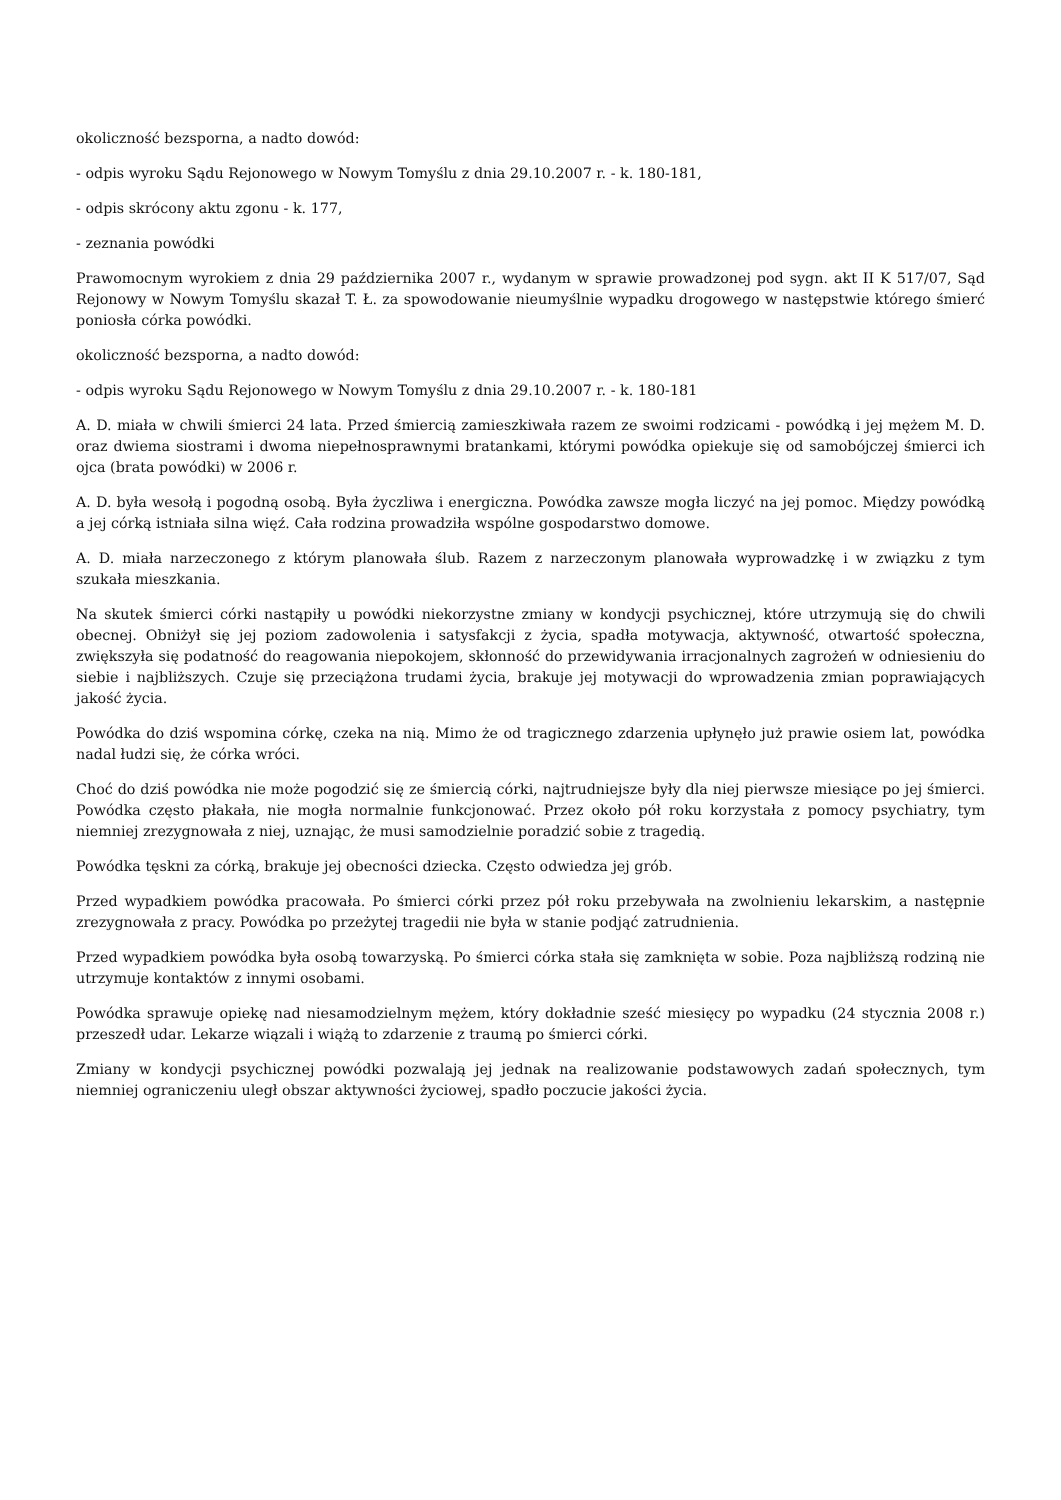okoliczność bezsporna, a nadto dowód:
- odpis wyroku Sądu Rejonowego w Nowym Tomyślu z dnia 29.10.2007 r. - k. 180-181,
- odpis skrócony aktu zgonu - k. 177,
- zeznania powódki
Prawomocnym wyrokiem z dnia 29 października 2007 r., wydanym w sprawie prowadzonej pod sygn. akt II K 517/07, Sąd Rejonowy w Nowym Tomyślu skazał T. Ł. za spowodowanie nieumyślnie wypadku drogowego w następstwie którego śmierć poniosła córka powódki.
okoliczność bezsporna, a nadto dowód:
- odpis wyroku Sądu Rejonowego w Nowym Tomyślu z dnia 29.10.2007 r. - k. 180-181
A. D. miała w chwili śmierci 24 lata. Przed śmiercią zamieszkiwała razem ze swoimi rodzicami - powódką i jej mężem M. D. oraz dwiema siostrami i dwoma niepełnosprawnymi bratankami, którymi powódka opiekuje się od samobójczej śmierci ich ojca (brata powódki) w 2006 r.
A. D. była wesołą i pogodną osobą. Była życzliwa i energiczna. Powódka zawsze mogła liczyć na jej pomoc. Między powódką a jej córką istniała silna więź. Cała rodzina prowadziła wspólne gospodarstwo domowe.
A. D. miała narzeczonego z którym planowała ślub. Razem z narzeczonym planowała wyprowadzkę i w związku z tym szukała mieszkania.
Na skutek śmierci córki nastąpiły u powódki niekorzystne zmiany w kondycji psychicznej, które utrzymują się do chwili obecnej. Obniżył się jej poziom zadowolenia i satysfakcji z życia, spadła motywacja, aktywność, otwartość społeczna, zwiększyła się podatność do reagowania niepokojem, skłonność do przewidywania irracjonalnych zagrożeń w odniesieniu do siebie i najbliższych. Czuje się przeciążona trudami życia, brakuje jej motywacji do wprowadzenia zmian poprawiających jakość życia.
Powódka do dziś wspomina córkę, czeka na nią. Mimo że od tragicznego zdarzenia upłynęło już prawie osiem lat, powódka nadal łudzi się, że córka wróci.
Choć do dziś powódka nie może pogodzić się ze śmiercią córki, najtrudniejsze były dla niej pierwsze miesiące po jej śmierci. Powódka często płakała, nie mogła normalnie funkcjonować. Przez około pół roku korzystała z pomocy psychiatry, tym niemniej zrezygnowała z niej, uznając, że musi samodzielnie poradzić sobie z tragedią.
Powódka tęskni za córką, brakuje jej obecności dziecka. Często odwiedza jej grób.
Przed wypadkiem powódka pracowała. Po śmierci córki przez pół roku przebywała na zwolnieniu lekarskim, a następnie zrezygnowała z pracy. Powódka po przeżytej tragedii nie była w stanie podjąć zatrudnienia.
Przed wypadkiem powódka była osobą towarzyską. Po śmierci córka stała się zamknięta w sobie. Poza najbliższą rodziną nie utrzymuje kontaktów z innymi osobami.
Powódka sprawuje opiekę nad niesamodzielnym mężem, który dokładnie sześć miesięcy po wypadku (24 stycznia 2008 r.) przeszedł udar. Lekarze wiązali i wiążą to zdarzenie z traumą po śmierci córki.
Zmiany w kondycji psychicznej powódki pozwalają jej jednak na realizowanie podstawowych zadań społecznych, tym niemniej ograniczeniu uległ obszar aktywności życiowej, spadło poczucie jakości życia.